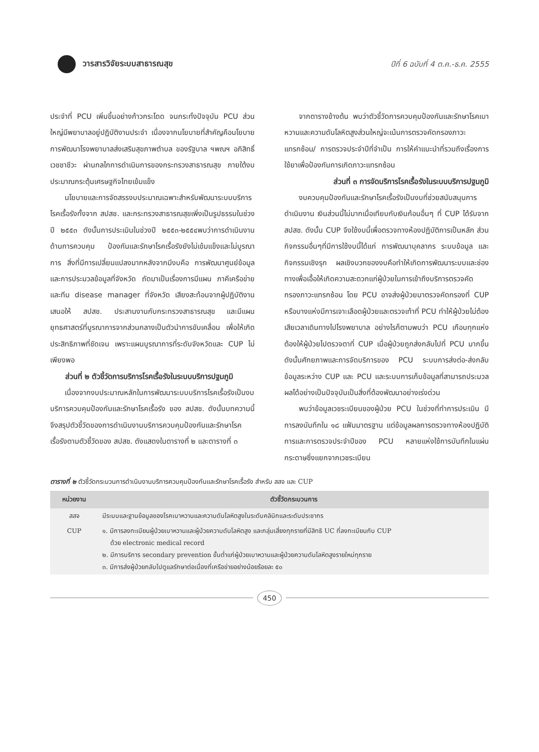วารสารวิจัยระบบสาธารณสุข
ปีที่ 6 ฉบับที่ 4 ต.ค.-ธ.ค. 2555
ประจำที่ PCU เพิ่มขึ้นอย่างก้าวกระโดด จนกระทั่งปัจจุบัน PCU ส่วนใหญ่มีพยาบาลอยู่ปฏิบัติงานประจำ เนื่องจากนโยบายที่สำคัญคือนโยบายการพัฒนาโรงพยาบาลส่งเสริมสุขภาพตำบล ของรัฐบาล ฯพณฯ อภิสิทธิ์ เวชชาชีวะ ผ่านกลไกการดำเนินการของกระทรวงสาธารณสุข ภายใต้งบประมาณกระตุ้นเศรษฐกิจไทยเข้มแข็ง
นโยบายและการจัดสรรงบประมาณเฉพาะสำหรับพัฒนาระบบบริการโรคเรื้อรังทั้งจาก สปสช. และกระทรวงสาธารณสุขเพิ่งเป็นรูปธรรมในช่วงปี ๒๕๕๓ ดังนั้นการประเมินในช่วงปี ๒๕๕๓-๒๕๕๔พบว่าการดำเนินงานด้านการควบคุม ป้องกันและรักษาโรคเรื้อรังยังไม่เข้มแข็งและไม่บูรณาการ สิ่งที่มีการเปลี่ยนแปลงมากหลังจากมีงบคือ การพัฒนาศูนย์ข้อมูลและการประมวลข้อมูลที่จังหวัด ถัดมาเป็นเรื่องการมีแผน ภาคีเครือข่าย และทีม disease manager ที่จังหวัด เสียงสะท้อนจากผู้ปฏิบัติงานเสนอให้ สปสช. ประสานงานกับกระทรวงสาธารณสุข และมีแผนยุทธศาสตร์ที่บูรณาการจากส่วนกลางเป็นตัวนำการขับเคลื่อน เพื่อให้เกิดประสิทธิภาพที่ชัดเจน เพราะแผนบูรณาการที่ระดับจังหวัดและ CUP ไม่เพียงพอ
ส่วนที่ ๒ ตัวชี้วัดการบริการโรคเรื้อรังในระบบบริการปฐมภูมิ
เนื่องจากงบประมาณหลักในการพัฒนาระบบบริการโรคเรื้อรังเป็นงบบริการควบคุมป้องกันและรักษาโรคเรื้อรัง ของ สปสช. ดังนั้นบทความนี้จึงสรุปตัวชี้วัดของการดำเนินงานบริการควบคุมป้องกันและรักษาโรคเรื้อรังตามตัวชี้วัดของ สปสช. ดังแสดงในตารางที่ ๒ และตารางที่ ๓
จากตารางข้างต้น พบว่าตัวชี้วัดการควบคุมป้องกันและรักษาโรคเบาหวานและความดันโลหิตสูงส่วนใหญ่จะเน้นการตรวจคัดกรองภาวะแทรกซ้อน/ การตรวจประจำปีที่จำเป็น การให้คำแนะนำที่รวมถึงเรื่องการใช้ยาเพื่อป้องกันการเกิดภาวะแทรกซ้อน
ส่วนที่ ๓ การจัดบริการโรคเรื้อรังในระบบบริการปฐมภูมิ
งบควบคุมป้องกันและรักษาโรคเรื้อรังเป็นงบที่ช่วยสนับสนุนการดำเนินงาน เงินส่วนนี้ไม่มากเมื่อเทียบกับเงินก้อนอื่นๆ ที่ CUP ได้รับจาก สปสช. ดังนั้น CUP จึงใช้งบนี้เพื่อตรวจทางห้องปฏิบัติการเป็นหลัก ส่วนกิจกรรมอื่นๆที่มีการใช้งบนี้ได้แก่ การพัฒนาบุคลากร ระบบข้อมูล และกิจกรรมเชิงรุก ผลเชิงบวกของงบคือทำให้เกิดการพัฒนาระบบและช่องทางเพื่อเอื้อให้เกิดความสะดวกแก่ผู้ป่วยในการเข้าถึงบริการตรวจคัดกรองภาวะแทรกซ้อน โดย PCU อาจส่งผู้ป่วยมาตรวจคัดกรองที่ CUP หรือบางแห่งมีการเจาะเลือดผู้ป่วยและตรวจเท้าที่ PCU ทำให้ผู้ป่วยไม่ต้องเสียเวลาเดินทางไปโรงพยาบาล อย่างไรก็ตามพบว่า PCU เกือบทุกแห่ง ต้องให้ผู้ป่วยไปตรวจตาที่ CUP เมื่อผู้ป่วยถูกส่งกลับไปที่ PCU มากขึ้น ดังนั้นศักยภาพและการจัดบริการของ PCU ระบบการส่งต่อ-ส่งกลับข้อมูลระหว่าง CUP และ PCU และระบบการเก็บข้อมูลที่สามารถประมวลผลได้อย่างเป็นปัจจุบันเป็นสิ่งที่ต้องพัฒนาอย่างเร่งด่วน
พบว่าข้อมูลเวชระเบียนของผู้ป่วย PCU ในช่วงที่ทำการประเมิน มีการลงบันทึกใน ๑๘ แฟ้มมาตรฐาน แต่ข้อมูลผลการตรวจทางห้องปฏิบัติการและการตรวจประจำปีของ PCU หลายแห่งใช้การบันทึกในแผ่นกระดาษซึ่งแยกจากเวชระเบียน
ตารางที่ ๒ ตัวชี้วัดกระบวนการดำเนินงานบริการควบคุมป้องกันและรักษาโรคเรื้อรัง สำหรับ สสจ และ CUP
| หน่วยงาน | ตัวชี้วัดกระบวนการ |
| --- | --- |
| สสจ | มีระบบและฐานข้อมูลของโรคเบาหวานและความดันโลหิตสูงในระดับคลินิกและระดับประชากร |
| CUP | ๑. มีการลงทะเบียนผู้ป่วยเบาหวานและผู้ป่วยความดันโลหิตสูง และกลุ่มเสี่ยงทุกรายที่มีสิทธิ UC ที่ลงทะเบียนกับ CUP ด้วย electronic medical record ๒. มีการบริการ secondary prevention ขั้นต่ำแก่ผู้ป่วยเบาหวานและผู้ป่วยความดันโลหิตสูงรายใหม่ทุกราย ๓. มีการส่งผู้ป่วยกลับไปดูแลรักษาต่อเนื่องที่เครือข่ายอย่างน้อยร้อยละ ๕๐ |
450